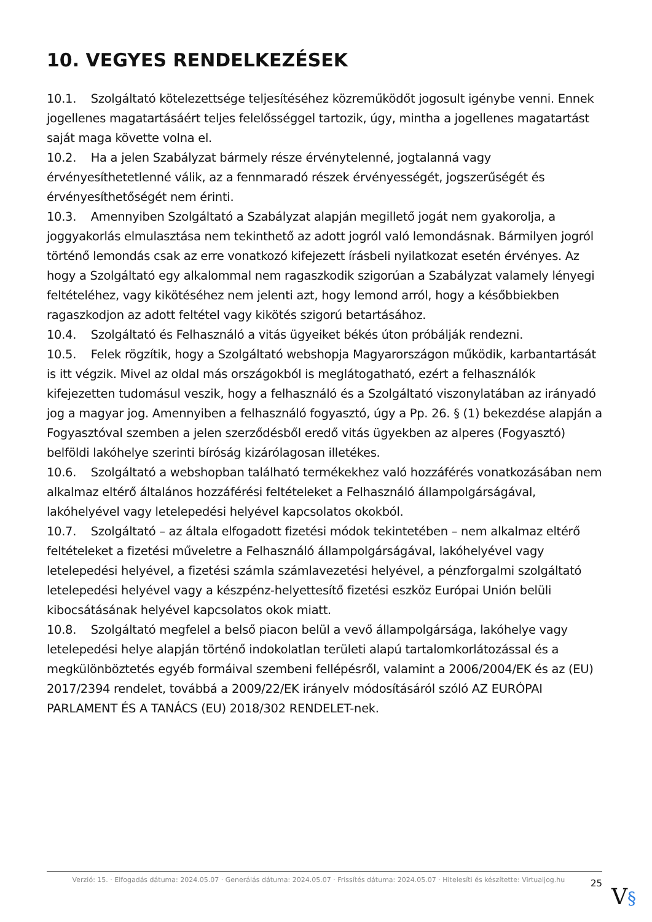10. VEGYES RENDELKEZÉSEK
10.1. Szolgáltató kötelezettsége teljesítéséhez közreműködőt jogosult igénybe venni. Ennek jogellenes magatartásáért teljes felelősséggel tartozik, úgy, mintha a jogellenes magatartást saját maga követte volna el.
10.2. Ha a jelen Szabályzat bármely része érvénytelenné, jogtalanná vagy érvényesíthetetlenné válik, az a fennmaradó részek érvényességét, jogszerűségét és érvényesíthetőségét nem érinti.
10.3. Amennyiben Szolgáltató a Szabályzat alapján megillető jogát nem gyakorolja, a joggyakorlás elmulasztása nem tekinthető az adott jogról való lemondásnak. Bármilyen jogról történő lemondás csak az erre vonatkozó kifejezett írásbeli nyilatkozat esetén érvényes. Az hogy a Szolgáltató egy alkalommal nem ragaszkodik szigorúan a Szabályzat valamely lényegi feltételéhez, vagy kikötéséhez nem jelenti azt, hogy lemond arról, hogy a későbbiekben ragaszkodjon az adott feltétel vagy kikötés szigorú betartásához.
10.4. Szolgáltató és Felhasználó a vitás ügyeiket békés úton próbálják rendezni.
10.5. Felek rögzítik, hogy a Szolgáltató webshopja Magyarországon működik, karbantartását is itt végzik. Mivel az oldal más országokból is meglátogatható, ezért a felhasználók kifejezetten tudomásul veszik, hogy a felhasználó és a Szolgáltató viszonylatában az irányadó jog a magyar jog. Amennyiben a felhasználó fogyasztó, úgy a Pp. 26. § (1) bekezdése alapján a Fogyasztóval szemben a jelen szerződésből eredő vitás ügyekben az alperes (Fogyasztó) belföldi lakóhelye szerinti bíróság kizárólagosan illetékes.
10.6. Szolgáltató a webshopban található termékekhez való hozzáférés vonatkozásában nem alkalmaz eltérő általános hozzáférési feltételeket a Felhasználó állampolgárságával, lakóhelyével vagy letelepedési helyével kapcsolatos okokból.
10.7. Szolgáltató – az általa elfogadott fizetési módok tekintetében – nem alkalmaz eltérő feltételeket a fizetési műveletre a Felhasználó állampolgárságával, lakóhelyével vagy letelepedési helyével, a fizetési számla számlavezetési helyével, a pénzforgalmi szolgáltató letelepedési helyével vagy a készpénz-helyettesítő fizetési eszköz Európai Unión belüli kibocsátásának helyével kapcsolatos okok miatt.
10.8. Szolgáltató megfelel a belső piacon belül a vevő állampolgársága, lakóhelye vagy letelepedési helye alapján történő indokolatlan területi alapú tartalomkorlátozással és a megkülönböztetés egyéb formáival szembeni fellépésről, valamint a 2006/2004/EK és az (EU) 2017/2394 rendelet, továbbá a 2009/22/EK irányelv módosításáról szóló AZ EURÓPAI PARLAMENT ÉS A TANÁCS (EU) 2018/302 RENDELET-nek.
Verzió: 15. · Elfogadás dátuma: 2024.05.07 · Generálás dátuma: 2024.05.07 · Frissítés dátuma: 2024.05.07 · Hitelesíti és készítette: Virtualjog.hu
25
V§